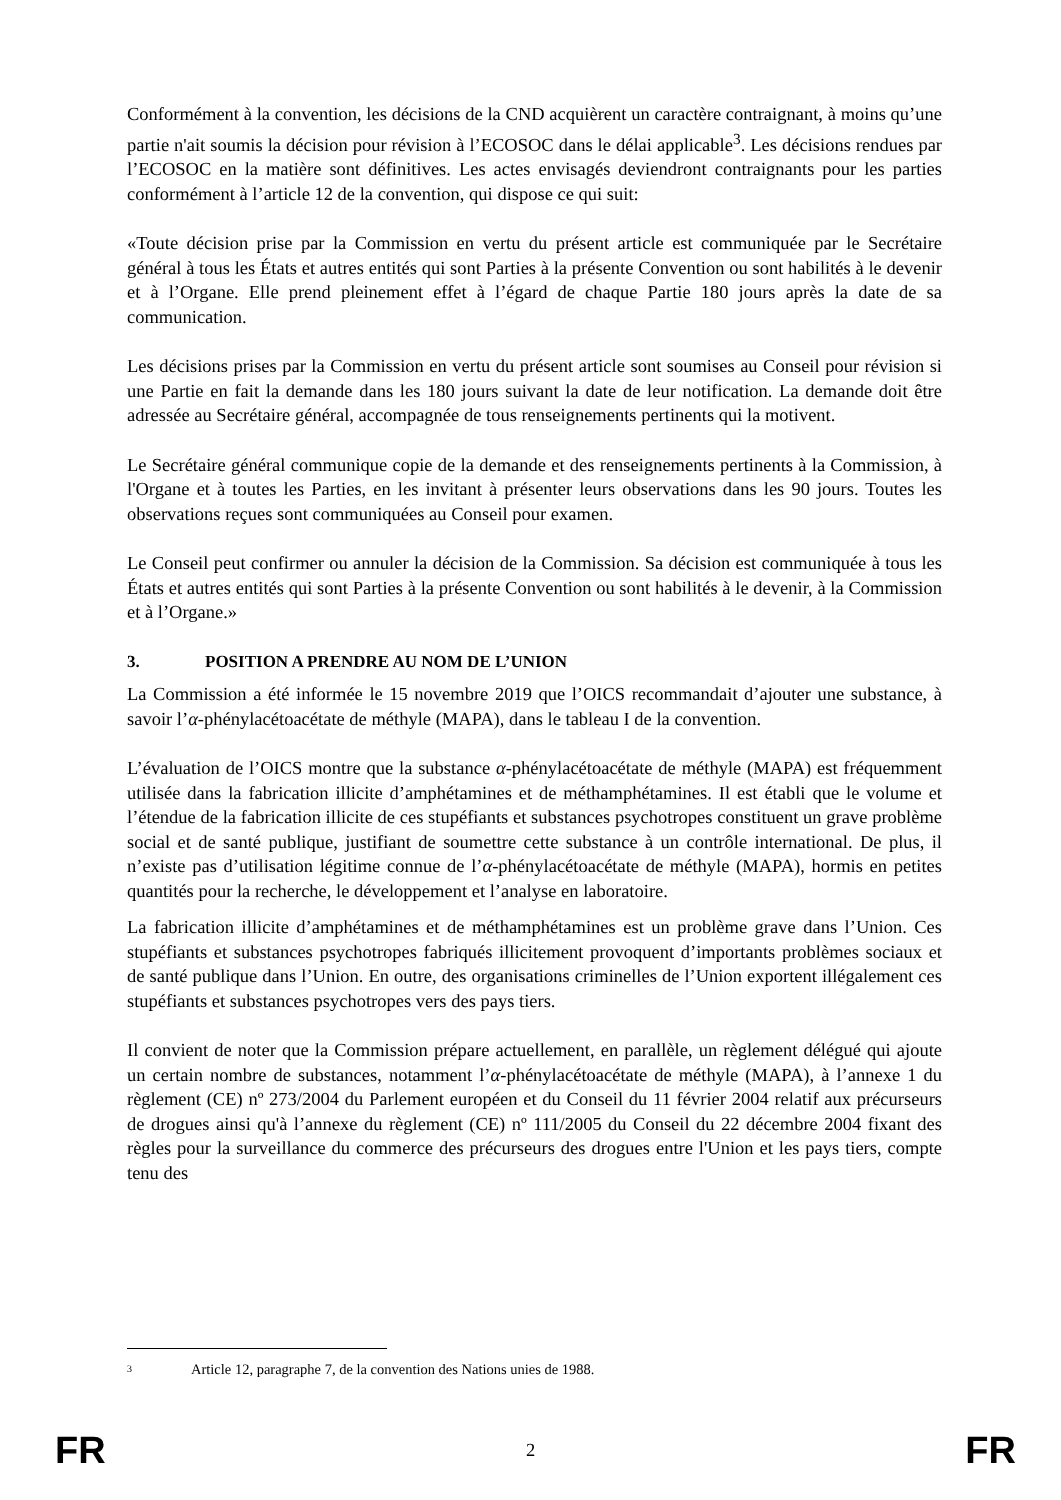Conformément à la convention, les décisions de la CND acquièrent un caractère contraignant, à moins qu’une partie n'ait soumis la décision pour révision à l’ECOSOC dans le délai applicable<sup>3</sup>. Les décisions rendues par l’ECOSOC en la matière sont définitives. Les actes envisagés deviendront contraignants pour les parties conformément à l’article 12 de la convention, qui dispose ce qui suit:
«Toute décision prise par la Commission en vertu du présent article est communiquée par le Secrétaire général à tous les États et autres entités qui sont Parties à la présente Convention ou sont habilités à le devenir et à l’Organe. Elle prend pleinement effet à l’égard de chaque Partie 180 jours après la date de sa communication.
Les décisions prises par la Commission en vertu du présent article sont soumises au Conseil pour révision si une Partie en fait la demande dans les 180 jours suivant la date de leur notification. La demande doit être adressée au Secrétaire général, accompagnée de tous renseignements pertinents qui la motivent.
Le Secrétaire général communique copie de la demande et des renseignements pertinents à la Commission, à l'Organe et à toutes les Parties, en les invitant à présenter leurs observations dans les 90 jours. Toutes les observations reçues sont communiquées au Conseil pour examen.
Le Conseil peut confirmer ou annuler la décision de la Commission. Sa décision est communiquée à tous les États et autres entités qui sont Parties à la présente Convention ou sont habilités à le devenir, à la Commission et à l’Organe.»
3. POSITION A PRENDRE AU NOM DE L’UNION
La Commission a été informée le 15 novembre 2019 que l’OICS recommandait d’ajouter une substance, à savoir l’α-phénylacétoacétate de méthyle (MAPA), dans le tableau I de la convention.
L’évaluation de l’OICS montre que la substance α-phénylacétoacétate de méthyle (MAPA) est fréquemment utilisée dans la fabrication illicite d’amphétamines et de méthamphétamines. Il est établi que le volume et l’étendue de la fabrication illicite de ces stupéfiants et substances psychotropes constituent un grave problème social et de santé publique, justifiant de soumettre cette substance à un contrôle international. De plus, il n’existe pas d’utilisation légitime connue de l’α-phénylacétoacétate de méthyle (MAPA), hormis en petites quantités pour la recherche, le développement et l’analyse en laboratoire.
La fabrication illicite d’amphétamines et de méthamphétamines est un problème grave dans l’Union. Ces stupéfiants et substances psychotropes fabriqués illicitement provoquent d’importants problèmes sociaux et de santé publique dans l’Union. En outre, des organisations criminelles de l’Union exportent illégalement ces stupéfiants et substances psychotropes vers des pays tiers.
Il convient de noter que la Commission prépare actuellement, en parallèle, un règlement délégué qui ajoute un certain nombre de substances, notamment l’α-phénylacétoacétate de méthyle (MAPA), à l’annexe 1 du règlement (CE) nº 273/2004 du Parlement européen et du Conseil du 11 février 2004 relatif aux précurseurs de drogues ainsi qu'à l’annexe du règlement (CE) nº 111/2005 du Conseil du 22 décembre 2004 fixant des règles pour la surveillance du commerce des précurseurs des drogues entre l'Union et les pays tiers, compte tenu des
<sup>3</sup> Article 12, paragraphe 7, de la convention des Nations unies de 1988.
FR 2 FR